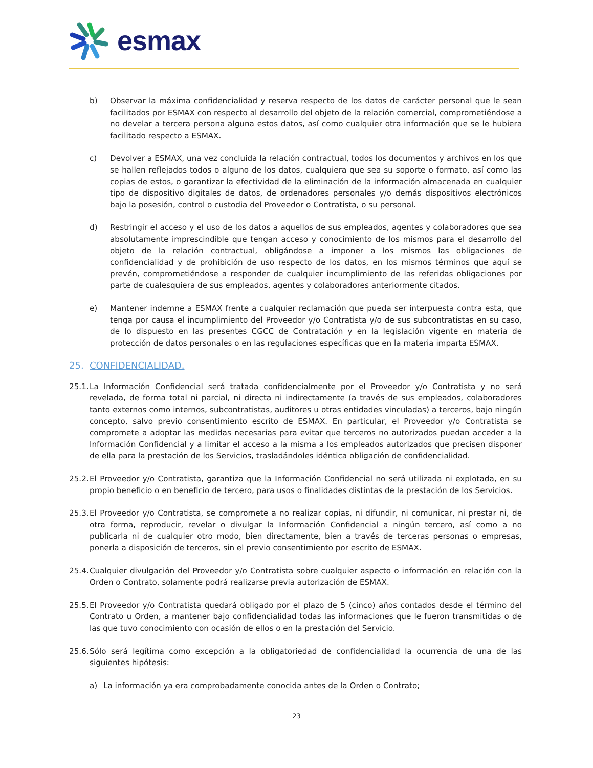esmax
b) Observar la máxima confidencialidad y reserva respecto de los datos de carácter personal que le sean facilitados por ESMAX con respecto al desarrollo del objeto de la relación comercial, comprometiéndose a no develar a tercera persona alguna estos datos, así como cualquier otra información que se le hubiera facilitado respecto a ESMAX.
c) Devolver a ESMAX, una vez concluida la relación contractual, todos los documentos y archivos en los que se hallen reflejados todos o alguno de los datos, cualquiera que sea su soporte o formato, así como las copias de estos, o garantizar la efectividad de la eliminación de la información almacenada en cualquier tipo de dispositivo digitales de datos, de ordenadores personales y/o demás dispositivos electrónicos bajo la posesión, control o custodia del Proveedor o Contratista, o su personal.
d) Restringir el acceso y el uso de los datos a aquellos de sus empleados, agentes y colaboradores que sea absolutamente imprescindible que tengan acceso y conocimiento de los mismos para el desarrollo del objeto de la relación contractual, obligándose a imponer a los mismos las obligaciones de confidencialidad y de prohibición de uso respecto de los datos, en los mismos términos que aquí se prevén, comprometiéndose a responder de cualquier incumplimiento de las referidas obligaciones por parte de cualesquiera de sus empleados, agentes y colaboradores anteriormente citados.
e) Mantener indemne a ESMAX frente a cualquier reclamación que pueda ser interpuesta contra esta, que tenga por causa el incumplimiento del Proveedor y/o Contratista y/o de sus subcontratistas en su caso, de lo dispuesto en las presentes CGCC de Contratación y en la legislación vigente en materia de protección de datos personales o en las regulaciones específicas que en la materia imparta ESMAX.
25. CONFIDENCIALIDAD.
25.1.
La Información Confidencial será tratada confidencialmente por el Proveedor y/o Contratista y no será revelada, de forma total ni parcial, ni directa ni indirectamente (a través de sus empleados, colaboradores tanto externos como internos, subcontratistas, auditores u otras entidades vinculadas) a terceros, bajo ningún concepto, salvo previo consentimiento escrito de ESMAX. En particular, el Proveedor y/o Contratista se compromete a adoptar las medidas necesarias para evitar que terceros no autorizados puedan acceder a la Información Confidencial y a limitar el acceso a la misma a los empleados autorizados que precisen disponer de ella para la prestación de los Servicios, trasladándoles idéntica obligación de confidencialidad.
25.2.
El Proveedor y/o Contratista, garantiza que la Información Confidencial no será utilizada ni explotada, en su propio beneficio o en beneficio de tercero, para usos o finalidades distintas de la prestación de los Servicios.
25.3.
El Proveedor y/o Contratista, se compromete a no realizar copias, ni difundir, ni comunicar, ni prestar ni, de otra forma, reproducir, revelar o divulgar la Información Confidencial a ningún tercero, así como a no publicarla ni de cualquier otro modo, bien directamente, bien a través de terceras personas o empresas, ponerla a disposición de terceros, sin el previo consentimiento por escrito de ESMAX.
25.4.
Cualquier divulgación del Proveedor y/o Contratista sobre cualquier aspecto o información en relación con la Orden o Contrato, solamente podrá realizarse previa autorización de ESMAX.
25.5.
El Proveedor y/o Contratista quedará obligado por el plazo de 5 (cinco) años contados desde el término del Contrato u Orden, a mantener bajo confidencialidad todas las informaciones que le fueron transmitidas o de las que tuvo conocimiento con ocasión de ellos o en la prestación del Servicio.
25.6.
Sólo será legítima como excepción a la obligatoriedad de confidencialidad la ocurrencia de una de las siguientes hipótesis:
a) La información ya era comprobadamente conocida antes de la Orden o Contrato;
23